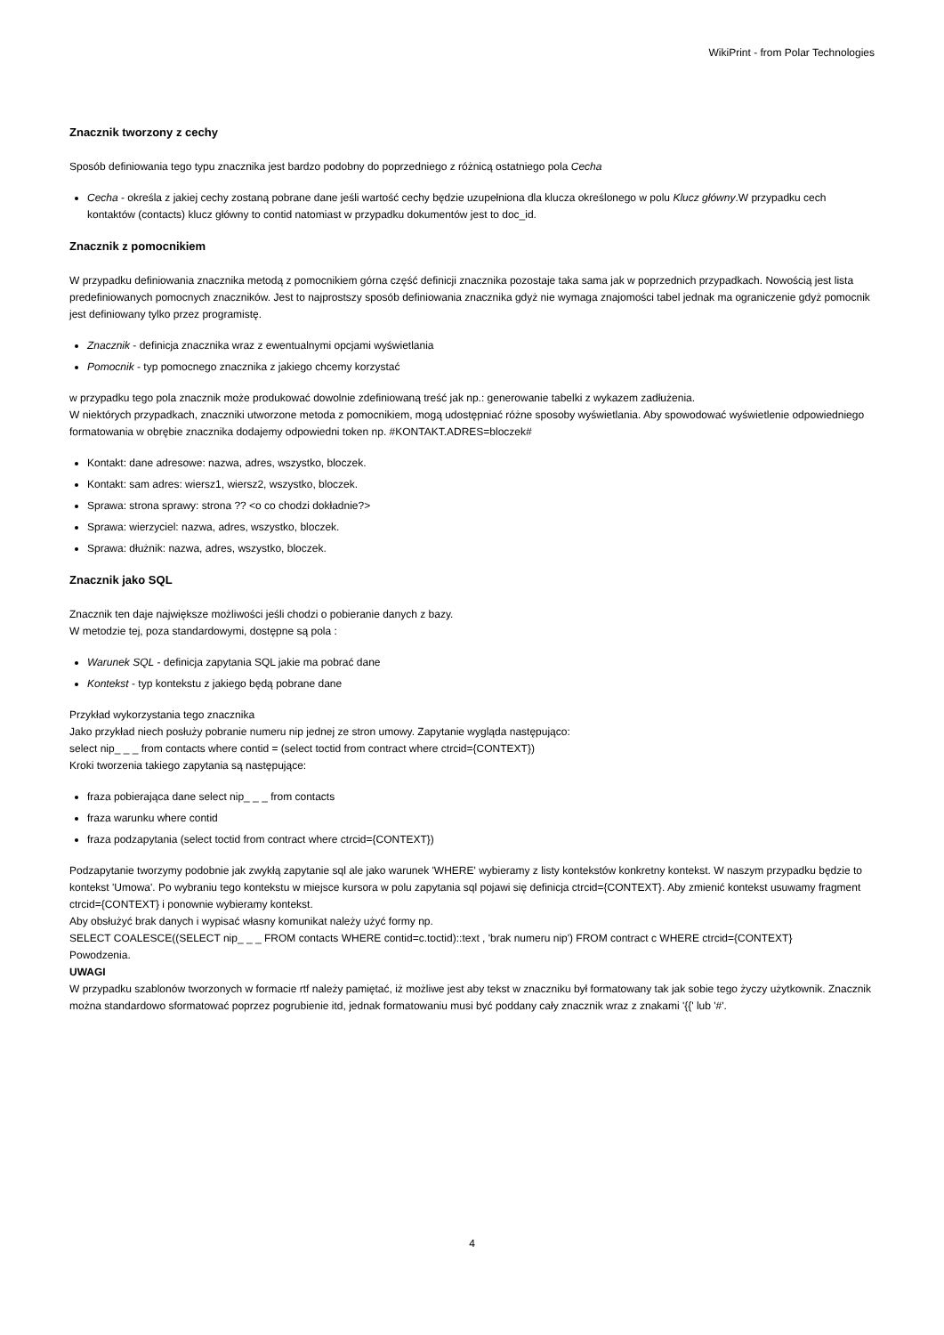WikiPrint - from Polar Technologies
Znacznik tworzony z cechy
Sposób definiowania tego typu znacznika jest bardzo podobny do poprzedniego z różnicą ostatniego pola Cecha
Cecha - określa z jakiej cechy zostaną pobrane dane jeśli wartość cechy będzie uzupełniona dla klucza określonego w polu Klucz główny.W przypadku cech kontaktów (contacts) klucz główny to contid natomiast w przypadku dokumentów jest to doc_id.
Znacznik z pomocnikiem
W przypadku definiowania znacznika metodą z pomocnikiem górna część definicji znacznika pozostaje taka sama jak w poprzednich przypadkach. Nowością jest lista predefiniowanych pomocnych znaczników. Jest to najprostszy sposób definiowania znacznika gdyż nie wymaga znajomości tabel jednak ma ograniczenie gdyż pomocnik jest definiowany tylko przez programistę.
Znacznik - definicja znacznika wraz z ewentualnymi opcjami wyświetlania
Pomocnik - typ pomocnego znacznika z jakiego chcemy korzystać
w przypadku tego pola znacznik może produkować dowolnie zdefiniowaną treść jak np.: generowanie tabelki z wykazem zadłużenia.
W niektórych przypadkach, znaczniki utworzone metoda z pomocnikiem, mogą udostępniać różne sposoby wyświetlania. Aby spowodować wyświetlenie odpowiedniego formatowania w obrębie znacznika dodajemy odpowiedni token np. #KONTAKT.ADRES=bloczek#
Kontakt: dane adresowe: nazwa, adres, wszystko, bloczek.
Kontakt: sam adres: wiersz1, wiersz2, wszystko, bloczek.
Sprawa: strona sprawy: strona ?? <o co chodzi dokładnie?>
Sprawa: wierzyciel: nazwa, adres, wszystko, bloczek.
Sprawa: dłużnik: nazwa, adres, wszystko, bloczek.
Znacznik jako SQL
Znacznik ten daje największe możliwości jeśli chodzi o pobieranie danych z bazy.
W metodzie tej, poza standardowymi, dostępne są pola :
Warunek SQL - definicja zapytania SQL jakie ma pobrać dane
Kontekst - typ kontekstu z jakiego będą pobrane dane
Przykład wykorzystania tego znacznika
Jako przykład niech posłuży pobranie numeru nip jednej ze stron umowy. Zapytanie wygląda następująco:
select nip_ _ _ from contacts where contid = (select toctid from contract where ctrcid={CONTEXT})
Kroki tworzenia takiego zapytania są następujące:
fraza pobierająca dane select nip_ _ _ from contacts
fraza warunku where contid
fraza podzapytania (select toctid from contract where ctrcid={CONTEXT})
Podzapytanie tworzymy podobnie jak zwykłą zapytanie sql ale jako warunek 'WHERE' wybieramy z listy kontekstów konkretny kontekst. W naszym przypadku będzie to kontekst 'Umowa'. Po wybraniu tego kontekstu w miejsce kursora w polu zapytania sql pojawi się definicja ctrcid={CONTEXT}. Aby zmienić kontekst usuwamy fragment ctrcid={CONTEXT} i ponownie wybieramy kontekst.
Aby obsłużyć brak danych i wypisać własny komunikat należy użyć formy np.
SELECT COALESCE((SELECT nip_ _ _ FROM contacts WHERE contid=c.toctid)::text , 'brak numeru nip') FROM contract c WHERE ctrcid={CONTEXT}
Powodzenia.
UWAGI
W przypadku szablonów tworzonych w formacie rtf należy pamiętać, iż możliwe jest aby tekst w znaczniku był formatowany tak jak sobie tego życzy użytkownik. Znacznik można standardowo sformatować poprzez pogrubienie itd, jednak formatowaniu musi być poddany cały znacznik wraz z znakami '{{' lub '#'.
4